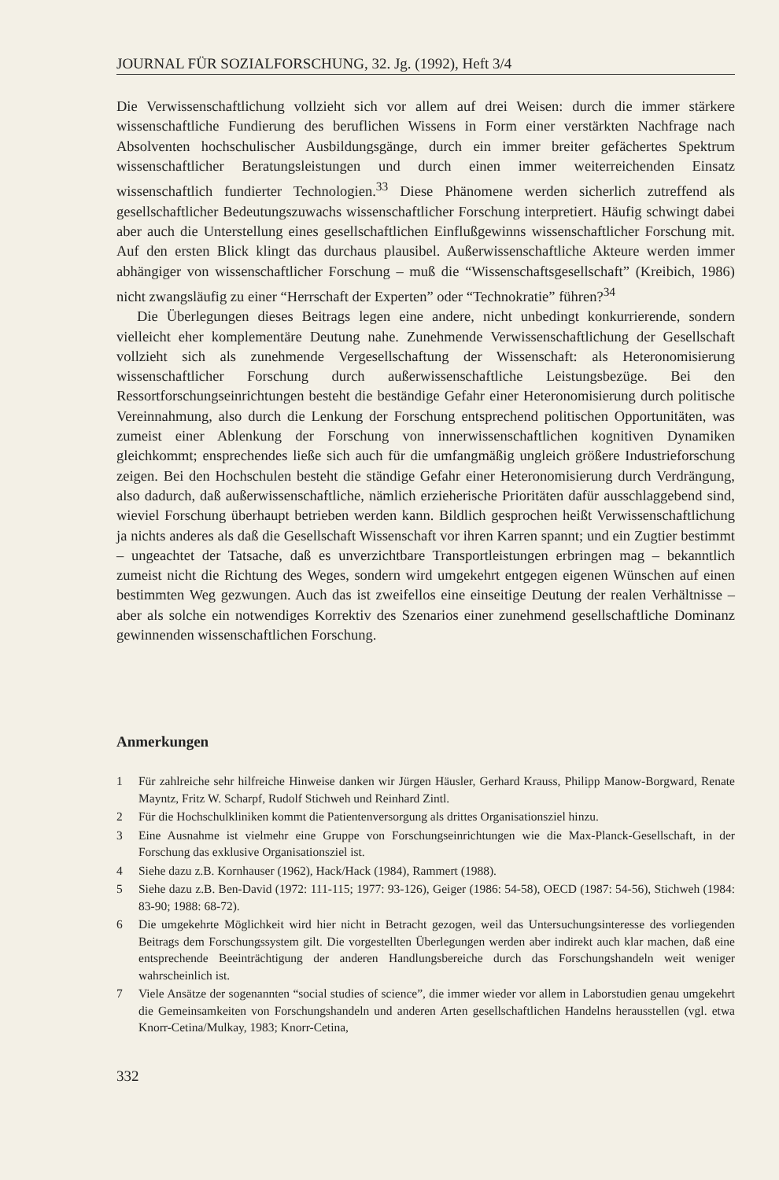JOURNAL FÜR SOZIALFORSCHUNG, 32. Jg. (1992), Heft 3/4
Die Verwissenschaftlichung vollzieht sich vor allem auf drei Weisen: durch die immer stärkere wissenschaftliche Fundierung des beruflichen Wissens in Form einer verstärkten Nachfrage nach Absolventen hochschulischer Ausbildungsgänge, durch ein immer breiter gefächertes Spektrum wissenschaftlicher Beratungsleistungen und durch einen immer weiterreichenden Einsatz wissenschaftlich fundierter Technologien.<sup>33</sup> Diese Phänomene werden sicherlich zutreffend als gesellschaftlicher Bedeutungszuwachs wissenschaftlicher Forschung interpretiert. Häufig schwingt dabei aber auch die Unterstellung eines gesellschaftlichen Einflußgewinns wissenschaftlicher Forschung mit. Auf den ersten Blick klingt das durchaus plausibel. Außerwissenschaftliche Akteure werden immer abhängiger von wissenschaftlicher Forschung – muß die “Wissenschaftsgesellschaft” (Kreibich, 1986) nicht zwangsläufig zu einer “Herrschaft der Experten” oder “Technokratie” führen?<sup>34</sup>
Die Überlegungen dieses Beitrags legen eine andere, nicht unbedingt konkurrierende, sondern vielleicht eher komplementäre Deutung nahe. Zunehmende Verwissenschaftlichung der Gesellschaft vollzieht sich als zunehmende Vergesellschaftung der Wissenschaft: als Heteronomisierung wissenschaftlicher Forschung durch außerwissenschaftliche Leistungsbezüge. Bei den Ressortforschungseinrichtungen besteht die beständige Gefahr einer Heteronomisierung durch politische Vereinnahmung, also durch die Lenkung der Forschung entsprechend politischen Opportunitäten, was zumeist einer Ablenkung der Forschung von innerwissenschaftlichen kognitiven Dynamiken gleichkommt; ensprechendes ließe sich auch für die umfangmäßig ungleich größere Industrieforschung zeigen. Bei den Hochschulen besteht die ständige Gefahr einer Heteronomisierung durch Verdrängung, also dadurch, daß außerwissenschaftliche, nämlich erzieherische Prioritäten dafür ausschlaggebend sind, wieviel Forschung überhaupt betrieben werden kann. Bildlich gesprochen heißt Verwissenschaftlichung ja nichts anderes als daß die Gesellschaft Wissenschaft vor ihren Karren spannt; und ein Zugtier bestimmt – ungeachtet der Tatsache, daß es unverzichtbare Transportleistungen erbringen mag – bekanntlich zumeist nicht die Richtung des Weges, sondern wird umgekehrt entgegen eigenen Wünschen auf einen bestimmten Weg gezwungen. Auch das ist zweifellos eine einseitige Deutung der realen Verhältnisse – aber als solche ein notwendiges Korrektiv des Szenarios einer zunehmend gesellschaftliche Dominanz gewinnenden wissenschaftlichen Forschung.
Anmerkungen
1 Für zahlreiche sehr hilfreiche Hinweise danken wir Jürgen Häusler, Gerhard Krauss, Philipp Manow-Borgward, Renate Mayntz, Fritz W. Scharpf, Rudolf Stichweh und Reinhard Zintl.
2 Für die Hochschulkliniken kommt die Patientenversorgung als drittes Organisationsziel hinzu.
3 Eine Ausnahme ist vielmehr eine Gruppe von Forschungseinrichtungen wie die Max-Planck-Gesellschaft, in der Forschung das exklusive Organisationsziel ist.
4 Siehe dazu z.B. Kornhauser (1962), Hack/Hack (1984), Rammert (1988).
5 Siehe dazu z.B. Ben-David (1972: 111-115; 1977: 93-126), Geiger (1986: 54-58), OECD (1987: 54-56), Stichweh (1984: 83-90; 1988: 68-72).
6 Die umgekehrte Möglichkeit wird hier nicht in Betracht gezogen, weil das Untersuchungsinteresse des vorliegenden Beitrags dem Forschungssystem gilt. Die vorgestellten Überlegungen werden aber indirekt auch klar machen, daß eine entsprechende Beeinträchtigung der anderen Handlungsbereiche durch das Forschungshandeln weit weniger wahrscheinlich ist.
7 Viele Ansätze der sogenannten “social studies of science”, die immer wieder vor allem in Laborstudien genau umgekehrt die Gemeinsamkeiten von Forschungshandeln und anderen Arten gesellschaftlichen Handelns herausstellen (vgl. etwa Knorr-Cetina/Mulkay, 1983; Knorr-Cetina,
332